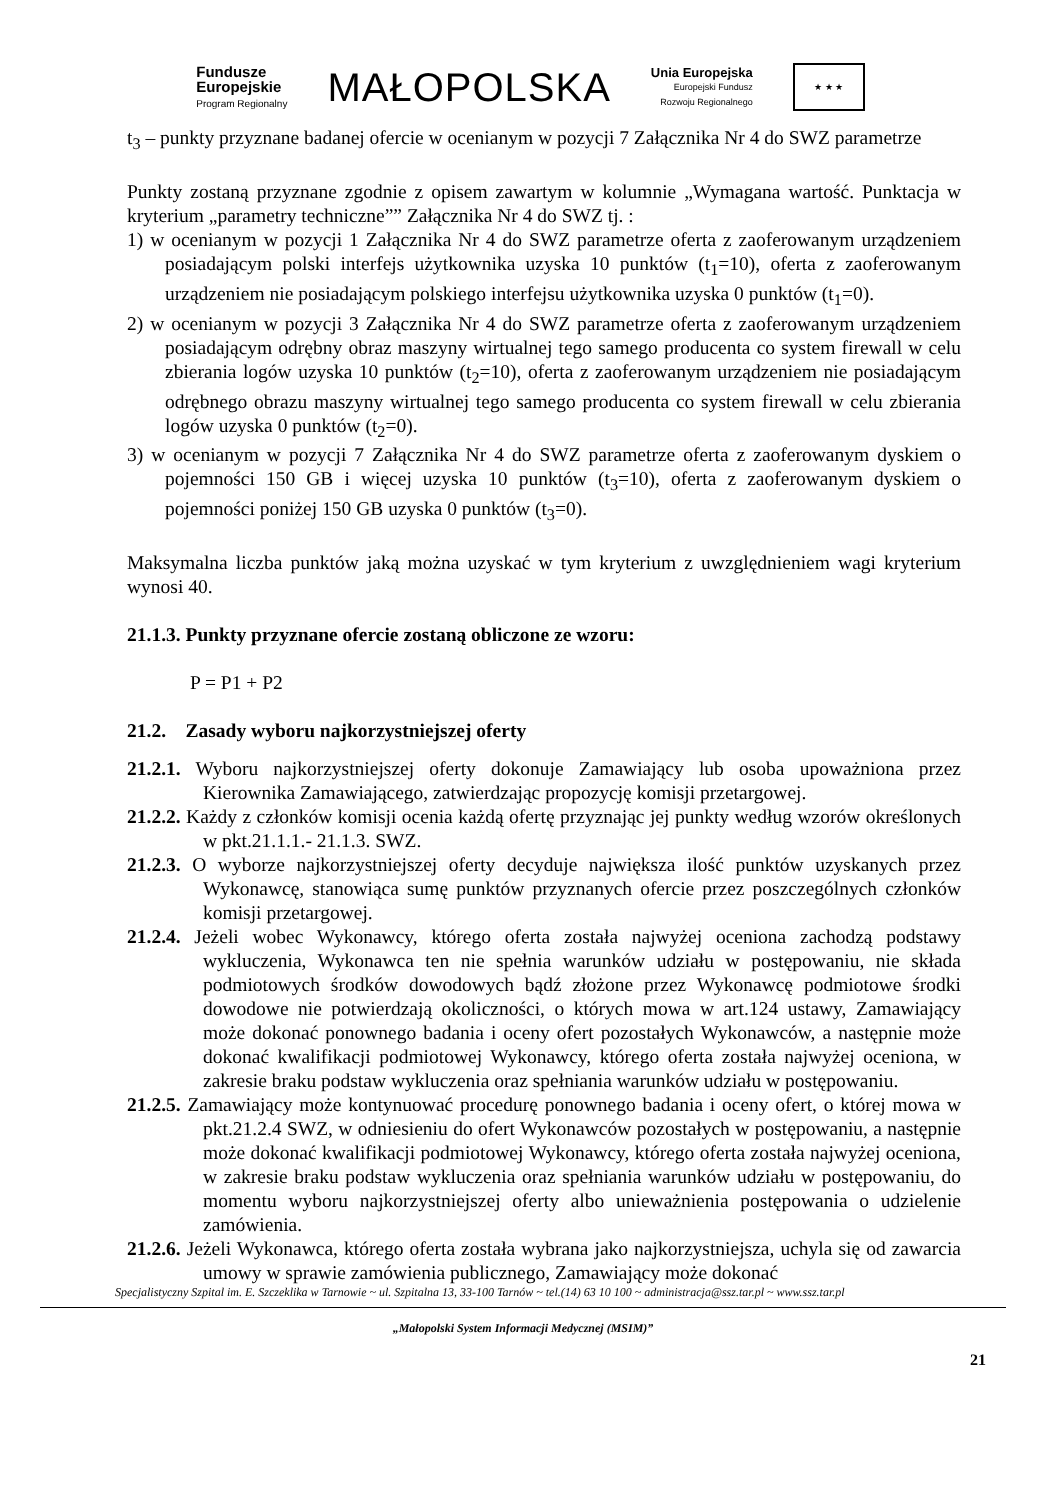Fundusze
Europejskie
Program Regionalny
MAŁOPOLSKA
Unia Europejska
Europejski Fundusz
Rozwoju Regionalnego
★ ★ ★
t<sub>3</sub> – punkty przyznane badanej ofercie w ocenianym w pozycji 7 Załącznika Nr 4 do SWZ parametrze
Punkty zostaną przyznane zgodnie z opisem zawartym w kolumnie „Wymagana wartość. Punktacja w kryterium „parametry techniczne”” Załącznika Nr 4 do SWZ tj. :
1) w ocenianym w pozycji 1 Załącznika Nr 4 do SWZ parametrze oferta z zaoferowanym urządzeniem posiadającym polski interfejs użytkownika uzyska 10 punktów (t<sub>1</sub>=10), oferta z zaoferowanym urządzeniem nie posiadającym polskiego interfejsu użytkownika uzyska 0 punktów (t<sub>1</sub>=0).
2) w ocenianym w pozycji 3 Załącznika Nr 4 do SWZ parametrze oferta z zaoferowanym urządzeniem posiadającym odrębny obraz maszyny wirtualnej tego samego producenta co system firewall w celu zbierania logów uzyska 10 punktów (t<sub>2</sub>=10), oferta z zaoferowanym urządzeniem nie posiadającym odrębnego obrazu maszyny wirtualnej tego samego producenta co system firewall w celu zbierania logów uzyska 0 punktów (t<sub>2</sub>=0).
3) w ocenianym w pozycji 7 Załącznika Nr 4 do SWZ parametrze oferta z zaoferowanym dyskiem o pojemności 150 GB i więcej uzyska 10 punktów (t<sub>3</sub>=10), oferta z zaoferowanym dyskiem o pojemności poniżej 150 GB uzyska 0 punktów (t<sub>3</sub>=0).
Maksymalna liczba punktów jaką można uzyskać w tym kryterium z uwzględnieniem wagi kryterium wynosi 40.
21.1.3. Punkty przyznane ofercie zostaną obliczone ze wzoru:
P = P1 + P2
21.2. Zasady wyboru najkorzystniejszej oferty
21.2.1. Wyboru najkorzystniejszej oferty dokonuje Zamawiający lub osoba upoważniona przez Kierownika Zamawiającego, zatwierdzając propozycję komisji przetargowej.
21.2.2. Każdy z członków komisji ocenia każdą ofertę przyznając jej punkty według wzorów określonych w pkt.21.1.1.- 21.1.3. SWZ.
21.2.3. O wyborze najkorzystniejszej oferty decyduje największa ilość punktów uzyskanych przez Wykonawcę, stanowiąca sumę punktów przyznanych ofercie przez poszczególnych członków komisji przetargowej.
21.2.4. Jeżeli wobec Wykonawcy, którego oferta została najwyżej oceniona zachodzą podstawy wykluczenia, Wykonawca ten nie spełnia warunków udziału w postępowaniu, nie składa podmiotowych środków dowodowych bądź złożone przez Wykonawcę podmiotowe środki dowodowe nie potwierdzają okoliczności, o których mowa w art.124 ustawy, Zamawiający może dokonać ponownego badania i oceny ofert pozostałych Wykonawców, a następnie może dokonać kwalifikacji podmiotowej Wykonawcy, którego oferta została najwyżej oceniona, w zakresie braku podstaw wykluczenia oraz spełniania warunków udziału w postępowaniu.
21.2.5. Zamawiający może kontynuować procedurę ponownego badania i oceny ofert, o której mowa w pkt.21.2.4 SWZ, w odniesieniu do ofert Wykonawców pozostałych w postępowaniu, a następnie może dokonać kwalifikacji podmiotowej Wykonawcy, którego oferta została najwyżej oceniona, w zakresie braku podstaw wykluczenia oraz spełniania warunków udziału w postępowaniu, do momentu wyboru najkorzystniejszej oferty albo unieważnienia postępowania o udzielenie zamówienia.
21.2.6. Jeżeli Wykonawca, którego oferta została wybrana jako najkorzystniejsza, uchyla się od zawarcia umowy w sprawie zamówienia publicznego, Zamawiający może dokonać
Specjalistyczny Szpital im. E. Szczeklika w Tarnowie ~ ul. Szpitalna 13, 33-100 Tarnów ~ tel.(14) 63 10 100 ~ administracja@ssz.tar.pl ~ www.ssz.tar.pl
„Małopolski System Informacji Medycznej (MSIM)”
21